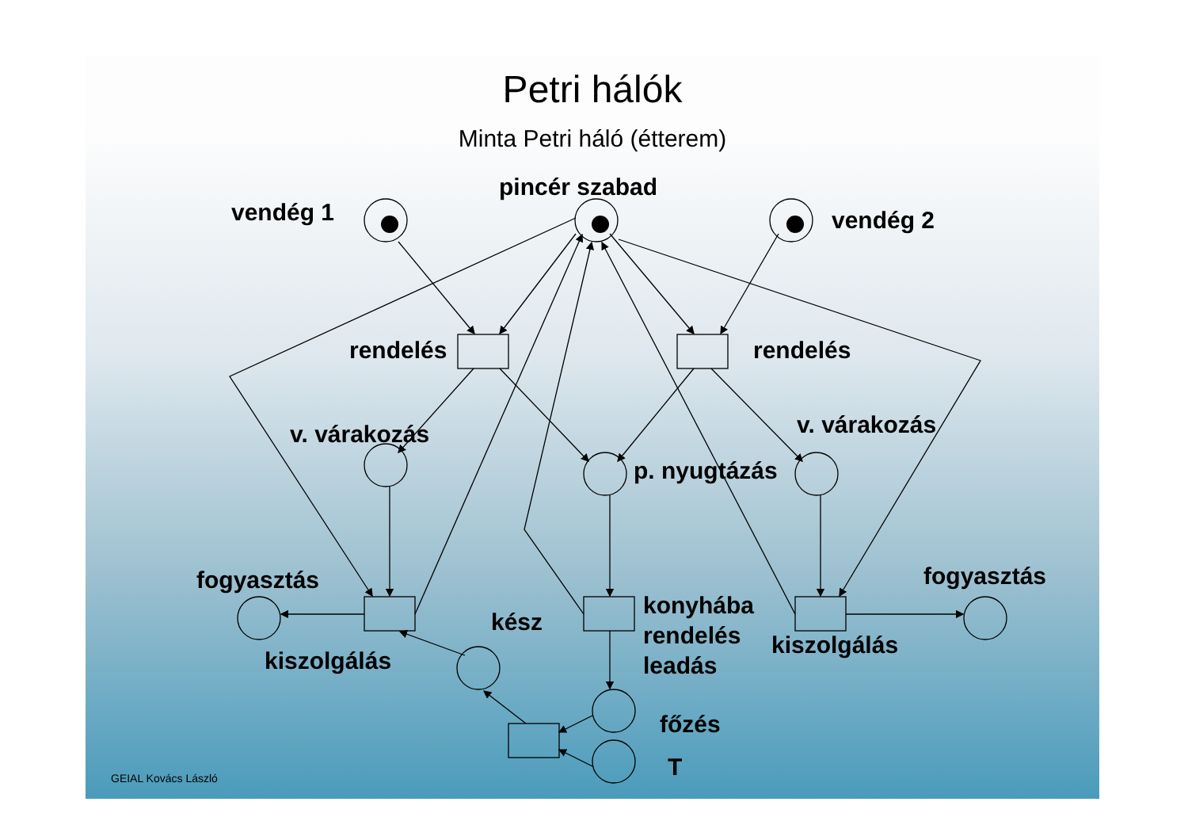vendég 1
pincér szabad
vendég 2
rendelés
rendelés
v. várakozás
v. várakozás
p. nyugtázás
fogyasztás
fogyasztás
kész
konyhába
rendelés
leadás
kiszolgálás
kiszolgálás
főzés
T
Petri hálók
Minta Petri háló (étterem)
GEIAL Kovács László